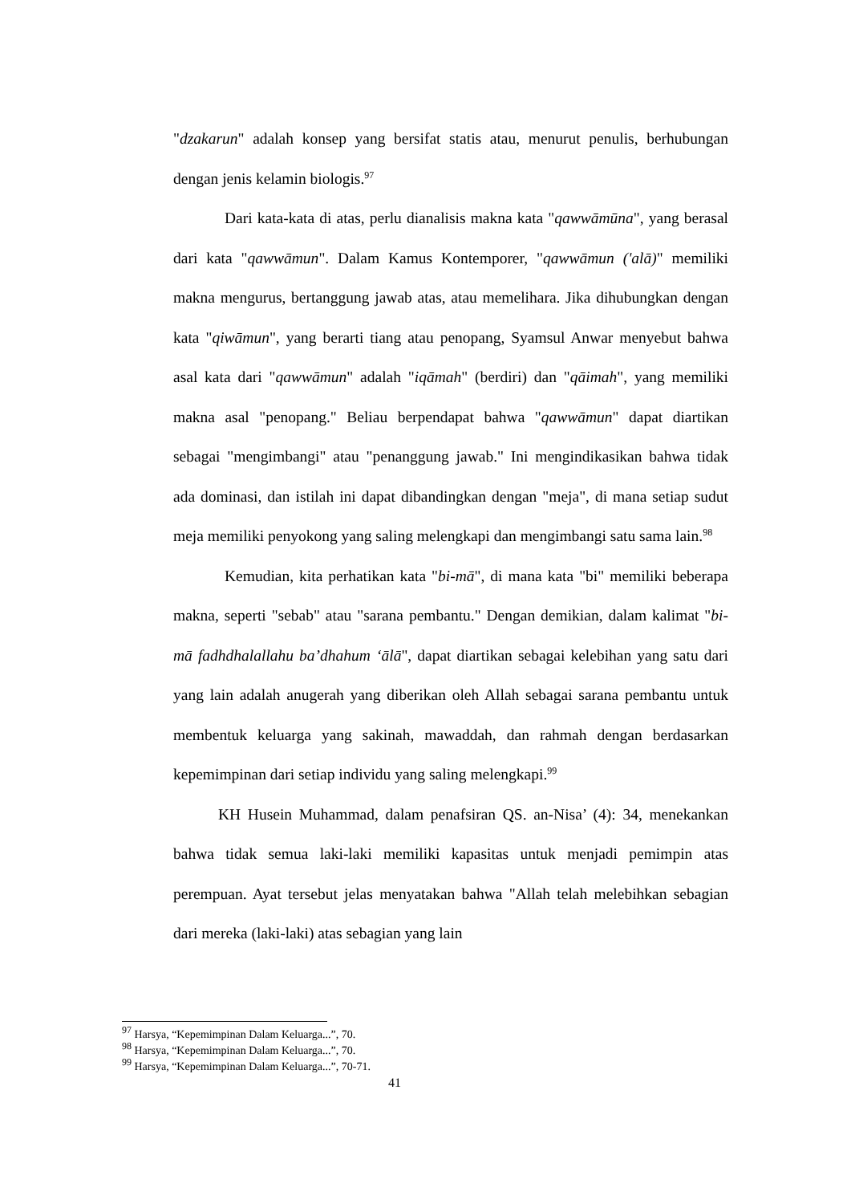"dzakarun" adalah konsep yang bersifat statis atau, menurut penulis, berhubungan dengan jenis kelamin biologis.<sup>97</sup>
Dari kata-kata di atas, perlu dianalisis makna kata "qawwāmūna", yang berasal dari kata "qawwāmun". Dalam Kamus Kontemporer, "qawwāmun ('alā)" memiliki makna mengurus, bertanggung jawab atas, atau memelihara. Jika dihubungkan dengan kata "qiwāmun", yang berarti tiang atau penopang, Syamsul Anwar menyebut bahwa asal kata dari "qawwāmun" adalah "iqāmah" (berdiri) dan "qāimah", yang memiliki makna asal "penopang." Beliau berpendapat bahwa "qawwāmun" dapat diartikan sebagai "mengimbangi" atau "penanggung jawab." Ini mengindikasikan bahwa tidak ada dominasi, dan istilah ini dapat dibandingkan dengan "meja", di mana setiap sudut meja memiliki penyokong yang saling melengkapi dan mengimbangi satu sama lain.<sup>98</sup>
Kemudian, kita perhatikan kata "bi-mā", di mana kata "bi" memiliki beberapa makna, seperti "sebab" atau "sarana pembantu." Dengan demikian, dalam kalimat "bi-mā fadhdhalallahu ba’dhahum ‘ālā", dapat diartikan sebagai kelebihan yang satu dari yang lain adalah anugerah yang diberikan oleh Allah sebagai sarana pembantu untuk membentuk keluarga yang sakinah, mawaddah, dan rahmah dengan berdasarkan kepemimpinan dari setiap individu yang saling melengkapi.<sup>99</sup>
KH Husein Muhammad, dalam penafsiran QS. an-Nisa’ (4): 34, menekankan bahwa tidak semua laki-laki memiliki kapasitas untuk menjadi pemimpin atas perempuan. Ayat tersebut jelas menyatakan bahwa "Allah telah melebihkan sebagian dari mereka (laki-laki) atas sebagian yang lain
<sup>97</sup> Harsya, “Kepemimpinan Dalam Keluarga...”, 70.
<sup>98</sup> Harsya, “Kepemimpinan Dalam Keluarga...”, 70.
<sup>99</sup> Harsya, “Kepemimpinan Dalam Keluarga...”, 70-71.
41